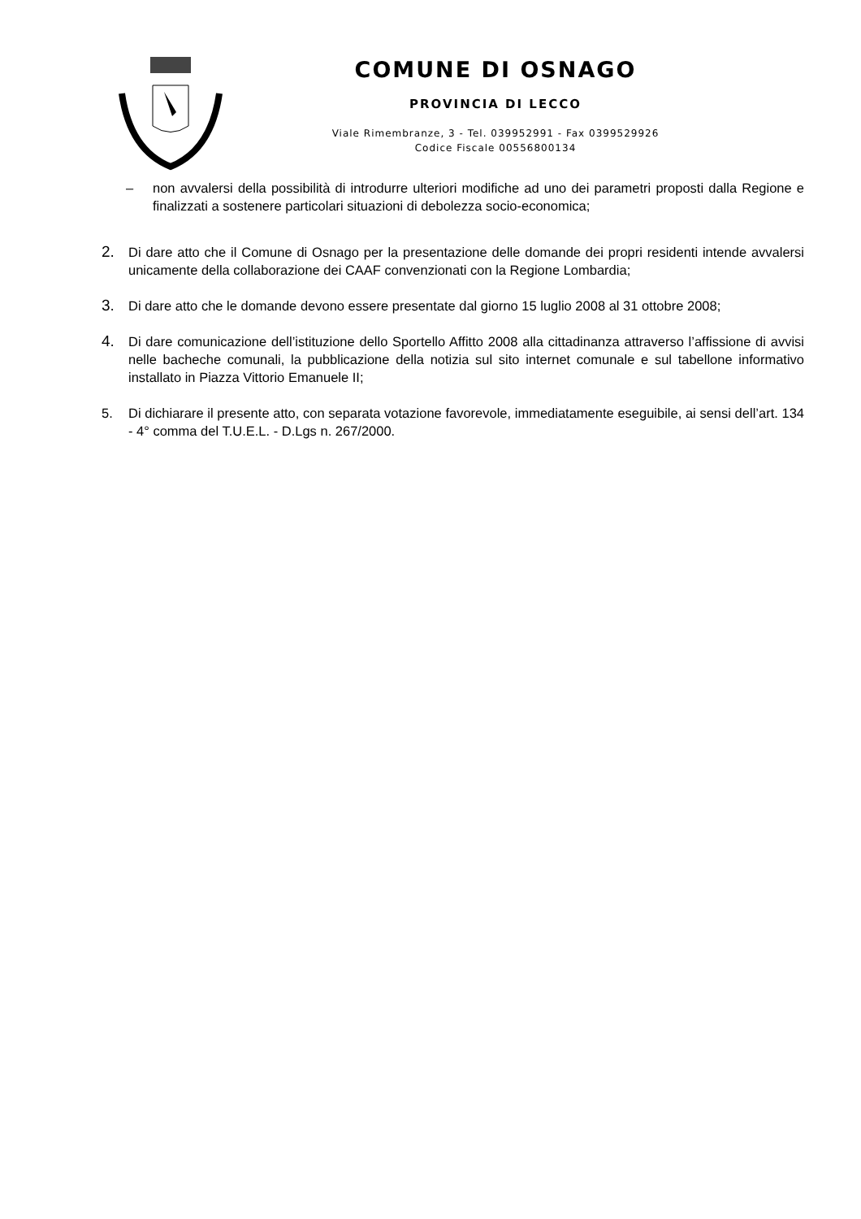COMUNE DI OSNAGO
PROVINCIA DI LECCO
Viale Rimembranze, 3 - Tel. 039952991 - Fax 0399529926
Codice Fiscale 00556800134
– non avvalersi della possibilità di introdurre ulteriori modifiche ad uno dei parametri proposti dalla Regione e finalizzati a sostenere particolari situazioni di debolezza socio-economica;
2. Di dare atto che il Comune di Osnago per la presentazione delle domande dei propri residenti intende avvalersi unicamente della collaborazione dei CAAF convenzionati con la Regione Lombardia;
3. Di dare atto che le domande devono essere presentate dal giorno 15 luglio 2008 al 31 ottobre 2008;
4. Di dare comunicazione dell’istituzione dello Sportello Affitto 2008 alla cittadinanza attraverso l’affissione di avvisi nelle bacheche comunali, la pubblicazione della notizia sul sito internet comunale e sul tabellone informativo installato in Piazza Vittorio Emanuele II;
5. Di dichiarare il presente atto, con separata votazione favorevole, immediatamente eseguibile, ai sensi dell’art. 134 - 4° comma del T.U.E.L. - D.Lgs n. 267/2000.